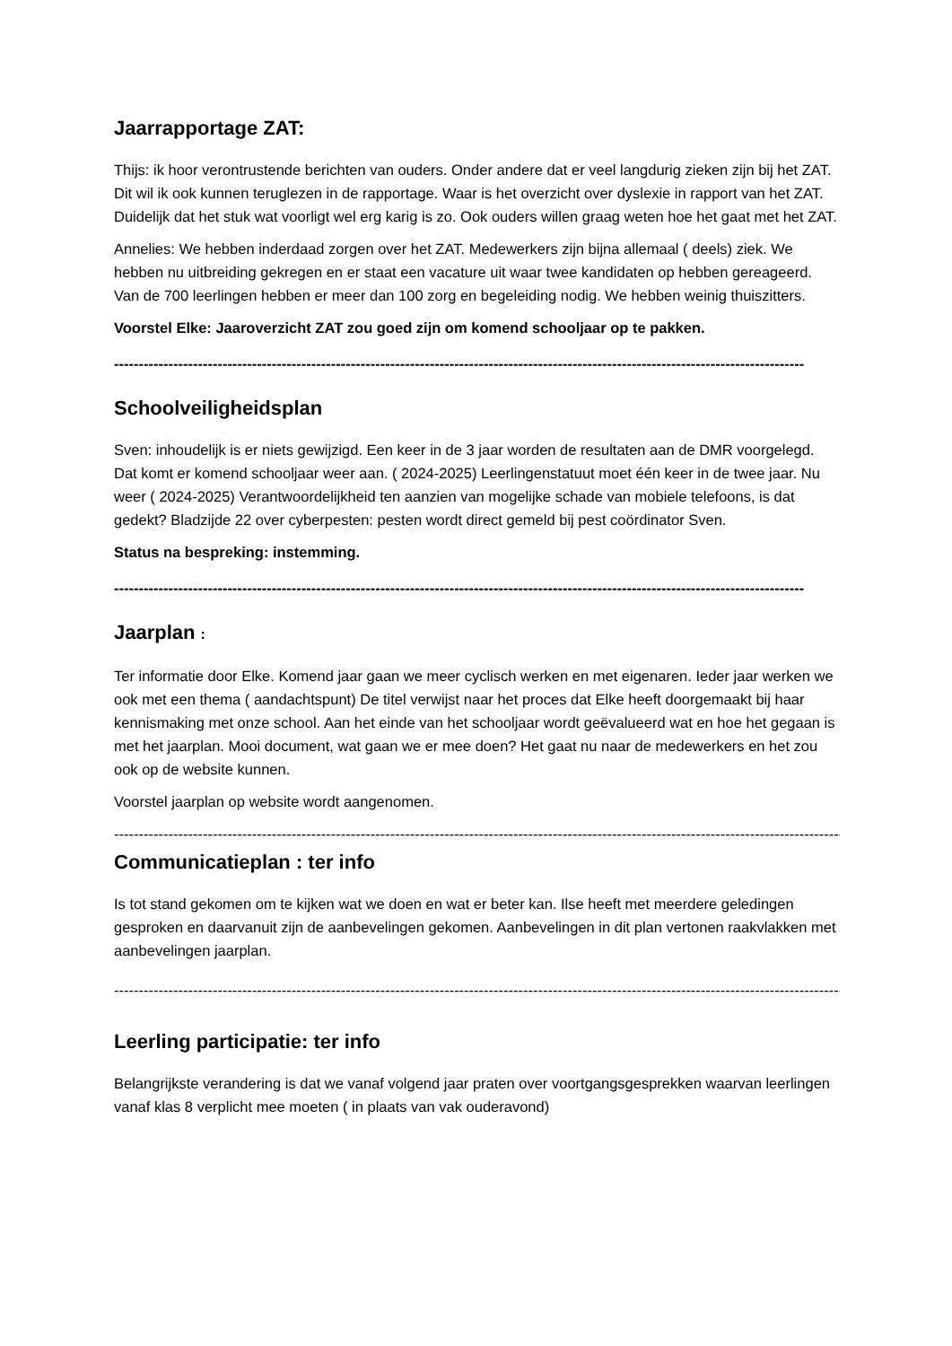Jaarrapportage ZAT:
Thijs: ik hoor verontrustende berichten van ouders. Onder andere dat er veel langdurig zieken zijn bij het ZAT. Dit wil ik ook kunnen teruglezen in de rapportage. Waar is het overzicht over dyslexie in rapport van het ZAT. Duidelijk dat het stuk wat voorligt wel erg karig is zo. Ook ouders willen graag weten hoe het gaat met het ZAT.
Annelies: We hebben inderdaad zorgen over het ZAT. Medewerkers zijn bijna allemaal ( deels) ziek. We hebben nu uitbreiding gekregen en er staat een vacature uit waar twee kandidaten op hebben gereageerd. Van de 700 leerlingen hebben er meer dan 100 zorg en begeleiding nodig. We hebben weinig thuiszitters.
Voorstel Elke: Jaaroverzicht ZAT zou goed zijn om komend schooljaar op te pakken.
--------------------------------------------------------------------------------------------------------------------------------------------
Schoolveiligheidsplan
Sven: inhoudelijk is er niets gewijzigd. Een keer in de 3 jaar worden de resultaten aan de DMR voorgelegd. Dat komt er komend schooljaar weer aan. ( 2024-2025) Leerlingenstatuut moet één keer in de twee jaar. Nu weer ( 2024-2025) Verantwoordelijkheid ten aanzien van mogelijke schade van mobiele telefoons, is dat gedekt? Bladzijde 22 over cyberpesten: pesten wordt direct gemeld bij pest coördinator Sven.
Status na bespreking: instemming.
--------------------------------------------------------------------------------------------------------------------------------------------
Jaarplan :
Ter informatie door Elke. Komend jaar gaan we meer cyclisch werken en met eigenaren. Ieder jaar werken we ook met een thema ( aandachtspunt) De titel verwijst naar het proces dat Elke heeft doorgemaakt bij haar kennismaking met onze school. Aan het einde van het schooljaar wordt geëvalueerd wat en hoe het gegaan is met het jaarplan. Mooi document, wat gaan we er mee doen? Het gaat nu naar de medewerkers en het zou ook op de website kunnen.
Voorstel jaarplan op website wordt aangenomen.
---------------------------------------------------------------------------------------------------------------------------------------------------------------
Communicatieplan : ter info
Is tot stand gekomen om te kijken wat we doen en wat er beter kan. Ilse heeft met meerdere geledingen gesproken en daarvanuit zijn de aanbevelingen gekomen. Aanbevelingen in dit plan vertonen raakvlakken met aanbevelingen jaarplan.
---------------------------------------------------------------------------------------------------------------------------------------------------------------
Leerling participatie: ter info
Belangrijkste verandering is dat we vanaf volgend jaar praten over voortgangsgesprekken waarvan leerlingen vanaf klas 8 verplicht mee moeten ( in plaats van vak ouderavond)